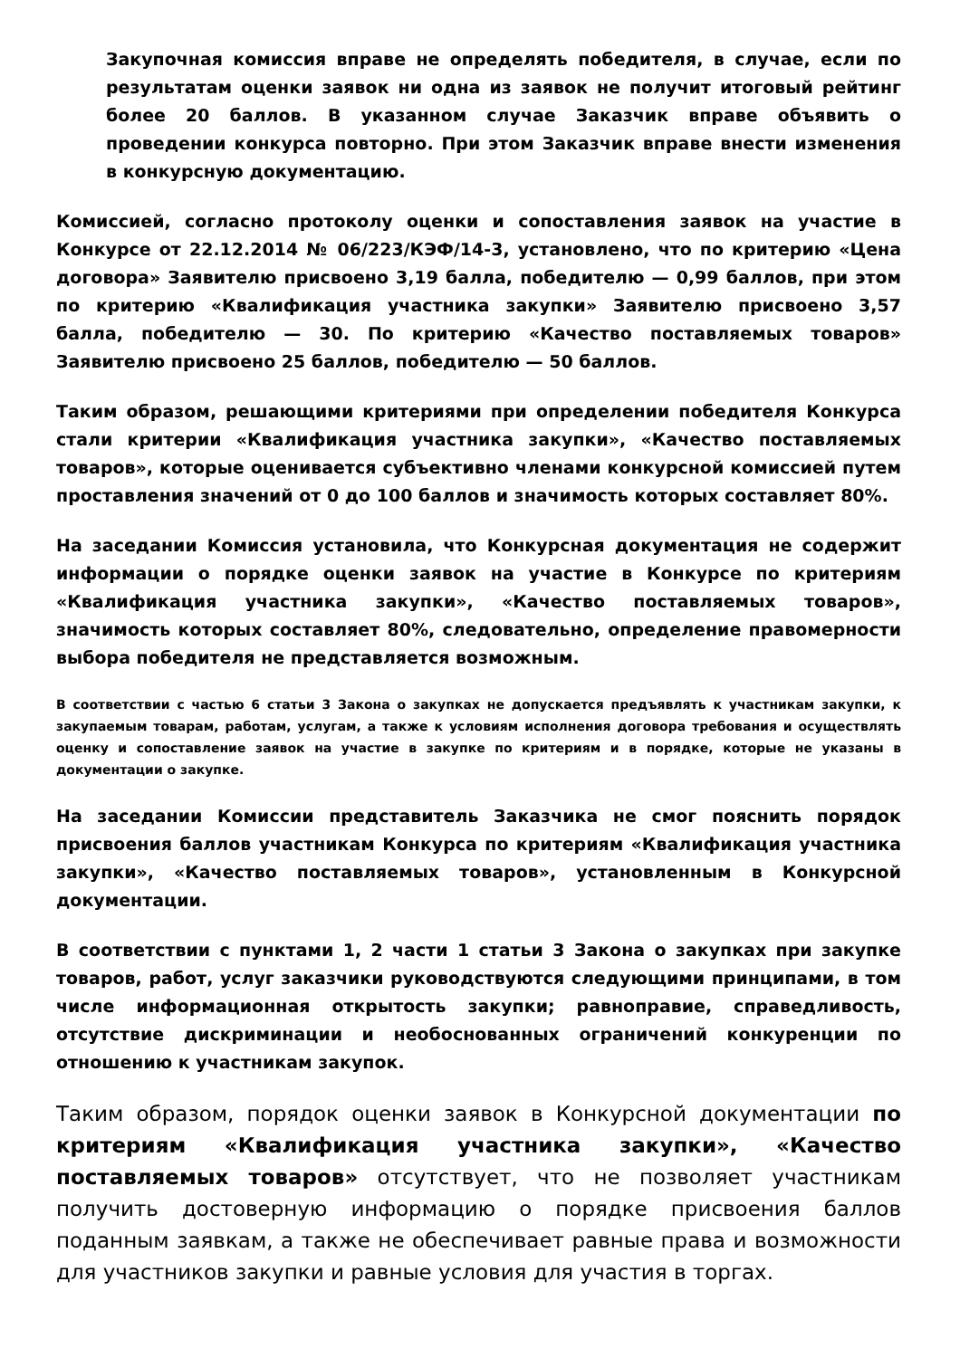Закупочная комиссия вправе не определять победителя, в случае, если по результатам оценки заявок ни одна из заявок не получит итоговый рейтинг более 20 баллов. В указанном случае Заказчик вправе объявить о проведении конкурса повторно. При этом Заказчик вправе внести изменения в конкурсную документацию.
Комиссией, согласно протоколу оценки и сопоставления заявок на участие в Конкурсе от 22.12.2014 № 06/223/КЭФ/14-3, установлено, что по критерию «Цена договора» Заявителю присвоено 3,19 балла, победителю — 0,99 баллов, при этом по критерию «Квалификация участника закупки» Заявителю присвоено 3,57 балла, победителю — 30. По критерию «Качество поставляемых товаров» Заявителю присвоено 25 баллов, победителю — 50 баллов.
Таким образом, решающими критериями при определении победителя Конкурса стали критерии «Квалификация участника закупки», «Качество поставляемых товаров», которые оценивается субъективно членами конкурсной комиссией путем проставления значений от 0 до 100 баллов и значимость которых составляет 80%.
На заседании Комиссия установила, что Конкурсная документация не содержит информации о порядке оценки заявок на участие в Конкурсе по критериям «Квалификация участника закупки», «Качество поставляемых товаров», значимость которых составляет 80%, следовательно, определение правомерности выбора победителя не представляется возможным.
В соответствии с частью 6 статьи 3 Закона о закупках не допускается предъявлять к участникам закупки, к закупаемым товарам, работам, услугам, а также к условиям исполнения договора требования и осуществлять оценку и сопоставление заявок на участие в закупке по критериям и в порядке, которые не указаны в документации о закупке.
На заседании Комиссии представитель Заказчика не смог пояснить порядок присвоения баллов участникам Конкурса по критериям «Квалификация участника закупки», «Качество поставляемых товаров», установленным в Конкурсной документации.
В соответствии с пунктами 1, 2 части 1 статьи 3 Закона о закупках при закупке товаров, работ, услуг заказчики руководствуются следующими принципами, в том числе информационная открытость закупки; равноправие, справедливость, отсутствие дискриминации и необоснованных ограничений конкуренции по отношению к участникам закупок.
Таким образом, порядок оценки заявок в Конкурсной документации по критериям «Квалификация участника закупки», «Качество поставляемых товаров» отсутствует, что не позволяет участникам получить достоверную информацию о порядке присвоения баллов поданным заявкам, а также не обеспечивает равные права и возможности для участников закупки и равные условия для участия в торгах.